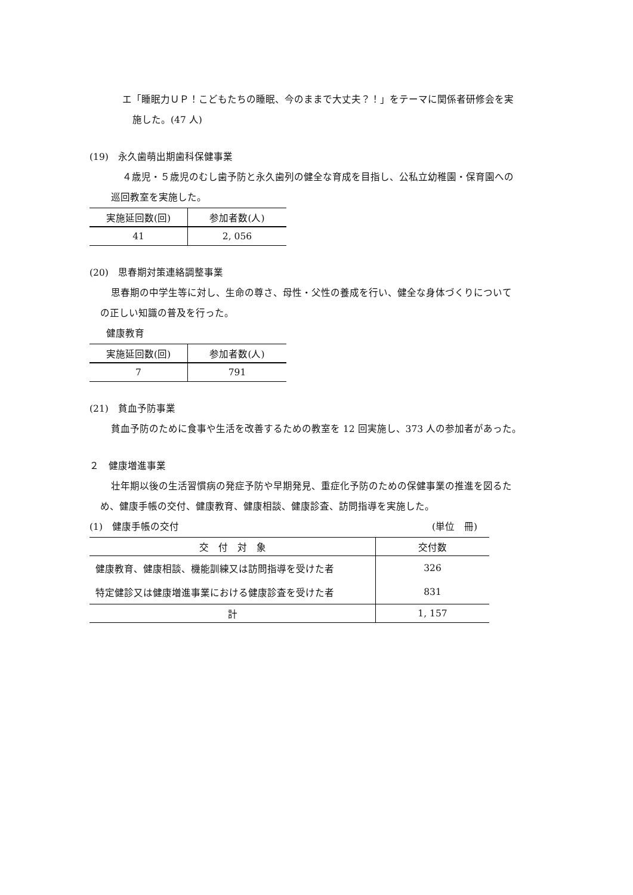エ「睡眠力ＵＰ！こどもたちの睡眠、今のままで大丈夫？！」をテーマに関係者研修会を実
施した。(47 人)
(19)　永久歯萌出期歯科保健事業
４歳児・５歳児のむし歯予防と永久歯列の健全な育成を目指し、公私立幼稚園・保育園への
巡回教室を実施した。
| 実施延回数(回) | 参加者数(人) |
| --- | --- |
| 41 | 2, 056 |
(20)　思春期対策連絡調整事業
思春期の中学生等に対し、生命の尊さ、母性・父性の養成を行い、健全な身体づくりについて
の正しい知識の普及を行った。
健康教育
| 実施延回数(回) | 参加者数(人) |
| --- | --- |
| 7 | 791 |
(21)　貧血予防事業
貧血予防のために食事や生活を改善するための教室を 12 回実施し、373 人の参加者があった。
２　健康増進事業
壮年期以後の生活習慣病の発症予防や早期発見、重症化予防のための保健事業の推進を図るた
め、健康手帳の交付、健康教育、健康相談、健康診査、訪問指導を実施した。
(1)　健康手帳の交付 (単位　冊)
| 交 付 対 象 | 交付数 |
| --- | --- |
| 健康教育、健康相談、機能訓練又は訪問指導を受けた者 | 326 |
| 特定健診又は健康増進事業における健康診査を受けた者 | 831 |
| 計 | 1, 157 |